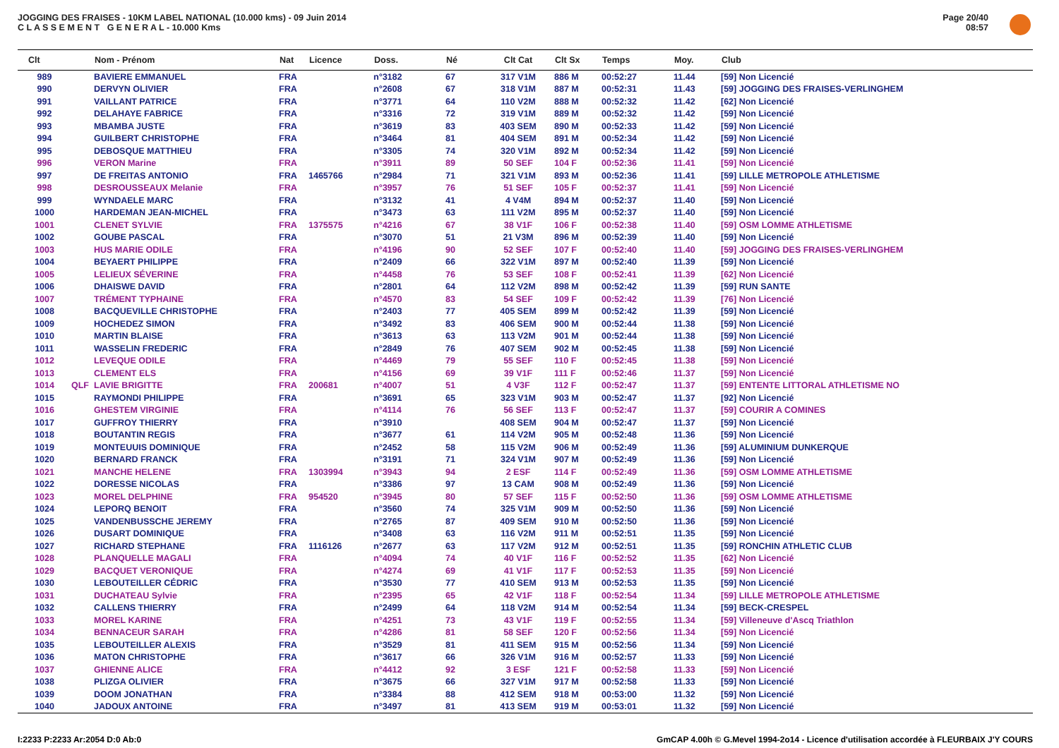JOGGING DES FRAISES - 10KM LABEL NATIONAL (10.000 kms) - 09 Juin 2014
C L A S S E M E N T G E N E R A L - 10.000 Kms
Page 20/40
08:57
| Clt | | Nom - Prénom | Nat | Licence | Doss. | Né | Clt Cat | Clt Sx | Temps | Moy. | Club |
| --- | --- | --- | --- | --- | --- | --- | --- | --- | --- | --- | --- |
| 989 | | BAVIERE EMMANUEL | FRA | | n°3182 | 67 | 317 V1M | 886 M | 00:52:27 | 11.44 | [59] Non Licencié |
| 990 | | DERVYN OLIVIER | FRA | | n°2608 | 67 | 318 V1M | 887 M | 00:52:31 | 11.43 | [59] JOGGING DES FRAISES-VERLINGHEM |
| 991 | | VAILLANT PATRICE | FRA | | n°3771 | 64 | 110 V2M | 888 M | 00:52:32 | 11.42 | [62] Non Licencié |
| 992 | | DELAHAYE FABRICE | FRA | | n°3316 | 72 | 319 V1M | 889 M | 00:52:32 | 11.42 | [59] Non Licencié |
| 993 | | MBAMBA JUSTE | FRA | | n°3619 | 83 | 403 SEM | 890 M | 00:52:33 | 11.42 | [59] Non Licencié |
| 994 | | GUILBERT CHRISTOPHE | FRA | | n°3464 | 81 | 404 SEM | 891 M | 00:52:34 | 11.42 | [59] Non Licencié |
| 995 | | DEBOSQUE MATTHIEU | FRA | | n°3305 | 74 | 320 V1M | 892 M | 00:52:34 | 11.42 | [59] Non Licencié |
| 996 | | VERON Marine | FRA | | n°3911 | 89 | 50 SEF | 104 F | 00:52:36 | 11.41 | [59] Non Licencié |
| 997 | | DE FREITAS ANTONIO | FRA | 1465766 | n°2984 | 71 | 321 V1M | 893 M | 00:52:36 | 11.41 | [59] LILLE METROPOLE ATHLETISME |
| 998 | | DESROUSSEAUX Melanie | FRA | | n°3957 | 76 | 51 SEF | 105 F | 00:52:37 | 11.41 | [59] Non Licencié |
| 999 | | WYNDAELE MARC | FRA | | n°3132 | 41 | 4 V4M | 894 M | 00:52:37 | 11.40 | [59] Non Licencié |
| 1000 | | HARDEMAN JEAN-MICHEL | FRA | | n°3473 | 63 | 111 V2M | 895 M | 00:52:37 | 11.40 | [59] Non Licencié |
| 1001 | | CLENET SYLVIE | FRA | 1375575 | n°4216 | 67 | 38 V1F | 106 F | 00:52:38 | 11.40 | [59] OSM LOMME ATHLETISME |
| 1002 | | GOUBE PASCAL | FRA | | n°3070 | 51 | 21 V3M | 896 M | 00:52:39 | 11.40 | [59] Non Licencié |
| 1003 | | HUS MARIE ODILE | FRA | | n°4196 | 90 | 52 SEF | 107 F | 00:52:40 | 11.40 | [59] JOGGING DES FRAISES-VERLINGHEM |
| 1004 | | BEYAERT PHILIPPE | FRA | | n°2409 | 66 | 322 V1M | 897 M | 00:52:40 | 11.39 | [59] Non Licencié |
| 1005 | | LELIEUX SÉVERINE | FRA | | n°4458 | 76 | 53 SEF | 108 F | 00:52:41 | 11.39 | [62] Non Licencié |
| 1006 | | DHAISWE DAVID | FRA | | n°2801 | 64 | 112 V2M | 898 M | 00:52:42 | 11.39 | [59] RUN SANTE |
| 1007 | | TRÉMENT TYPHAINE | FRA | | n°4570 | 83 | 54 SEF | 109 F | 00:52:42 | 11.39 | [76] Non Licencié |
| 1008 | | BACQUEVILLE CHRISTOPHE | FRA | | n°2403 | 77 | 405 SEM | 899 M | 00:52:42 | 11.39 | [59] Non Licencié |
| 1009 | | HOCHEDEZ SIMON | FRA | | n°3492 | 83 | 406 SEM | 900 M | 00:52:44 | 11.38 | [59] Non Licencié |
| 1010 | | MARTIN BLAISE | FRA | | n°3613 | 63 | 113 V2M | 901 M | 00:52:44 | 11.38 | [59] Non Licencié |
| 1011 | | WASSELIN FREDERIC | FRA | | n°2849 | 76 | 407 SEM | 902 M | 00:52:45 | 11.38 | [59] Non Licencié |
| 1012 | | LEVEQUE ODILE | FRA | | n°4469 | 79 | 55 SEF | 110 F | 00:52:45 | 11.38 | [59] Non Licencié |
| 1013 | | CLEMENT ELS | FRA | | n°4156 | 69 | 39 V1F | 111 F | 00:52:46 | 11.37 | [59] Non Licencié |
| 1014 | QLF | LAVIE BRIGITTE | FRA | 200681 | n°4007 | 51 | 4 V3F | 112 F | 00:52:47 | 11.37 | [59] ENTENTE LITTORAL ATHLETISME NO |
| 1015 | | RAYMONDI PHILIPPE | FRA | | n°3691 | 65 | 323 V1M | 903 M | 00:52:47 | 11.37 | [92] Non Licencié |
| 1016 | | GHESTEM VIRGINIE | FRA | | n°4114 | 76 | 56 SEF | 113 F | 00:52:47 | 11.37 | [59] COURIR A COMINES |
| 1017 | | GUFFROY THIERRY | FRA | | n°3910 | | 408 SEM | 904 M | 00:52:47 | 11.37 | [59] Non Licencié |
| 1018 | | BOUTANTIN REGIS | FRA | | n°3677 | 61 | 114 V2M | 905 M | 00:52:48 | 11.36 | [59] Non Licencié |
| 1019 | | MONTEUUIS DOMINIQUE | FRA | | n°2452 | 58 | 115 V2M | 906 M | 00:52:49 | 11.36 | [59] ALUMINIUM DUNKERQUE |
| 1020 | | BERNARD FRANCK | FRA | | n°3191 | 71 | 324 V1M | 907 M | 00:52:49 | 11.36 | [59] Non Licencié |
| 1021 | | MANCHE HELENE | FRA | 1303994 | n°3943 | 94 | 2 ESF | 114 F | 00:52:49 | 11.36 | [59] OSM LOMME ATHLETISME |
| 1022 | | DORESSE NICOLAS | FRA | | n°3386 | 97 | 13 CAM | 908 M | 00:52:49 | 11.36 | [59] Non Licencié |
| 1023 | | MOREL DELPHINE | FRA | 954520 | n°3945 | 80 | 57 SEF | 115 F | 00:52:50 | 11.36 | [59] OSM LOMME ATHLETISME |
| 1024 | | LEPORQ BENOIT | FRA | | n°3560 | 74 | 325 V1M | 909 M | 00:52:50 | 11.36 | [59] Non Licencié |
| 1025 | | VANDENBUSSCHE JEREMY | FRA | | n°2765 | 87 | 409 SEM | 910 M | 00:52:50 | 11.36 | [59] Non Licencié |
| 1026 | | DUSART DOMINIQUE | FRA | | n°3408 | 63 | 116 V2M | 911 M | 00:52:51 | 11.35 | [59] Non Licencié |
| 1027 | | RICHARD STEPHANE | FRA | 1116126 | n°2677 | 63 | 117 V2M | 912 M | 00:52:51 | 11.35 | [59] RONCHIN ATHLETIC CLUB |
| 1028 | | PLANQUELLE MAGALI | FRA | | n°4094 | 74 | 40 V1F | 116 F | 00:52:52 | 11.35 | [62] Non Licencié |
| 1029 | | BACQUET VERONIQUE | FRA | | n°4274 | 69 | 41 V1F | 117 F | 00:52:53 | 11.35 | [59] Non Licencié |
| 1030 | | LEBOUTEILLER CÉDRIC | FRA | | n°3530 | 77 | 410 SEM | 913 M | 00:52:53 | 11.35 | [59] Non Licencié |
| 1031 | | DUCHATEAU Sylvie | FRA | | n°2395 | 65 | 42 V1F | 118 F | 00:52:54 | 11.34 | [59] LILLE METROPOLE ATHLETISME |
| 1032 | | CALLENS THIERRY | FRA | | n°2499 | 64 | 118 V2M | 914 M | 00:52:54 | 11.34 | [59] BECK-CRESPEL |
| 1033 | | MOREL KARINE | FRA | | n°4251 | 73 | 43 V1F | 119 F | 00:52:55 | 11.34 | [59] Villeneuve d'Ascq Triathlon |
| 1034 | | BENNACEUR SARAH | FRA | | n°4286 | 81 | 58 SEF | 120 F | 00:52:56 | 11.34 | [59] Non Licencié |
| 1035 | | LEBOUTEILLER ALEXIS | FRA | | n°3529 | 81 | 411 SEM | 915 M | 00:52:56 | 11.34 | [59] Non Licencié |
| 1036 | | MATON CHRISTOPHE | FRA | | n°3617 | 66 | 326 V1M | 916 M | 00:52:57 | 11.33 | [59] Non Licencié |
| 1037 | | GHIENNE ALICE | FRA | | n°4412 | 92 | 3 ESF | 121 F | 00:52:58 | 11.33 | [59] Non Licencié |
| 1038 | | PLIZGA OLIVIER | FRA | | n°3675 | 66 | 327 V1M | 917 M | 00:52:58 | 11.33 | [59] Non Licencié |
| 1039 | | DOOM JONATHAN | FRA | | n°3384 | 88 | 412 SEM | 918 M | 00:53:00 | 11.32 | [59] Non Licencié |
| 1040 | | JADOUX ANTOINE | FRA | | n°3497 | 81 | 413 SEM | 919 M | 00:53:01 | 11.32 | [59] Non Licencié |
I:2233 P:2233 Ar:2054 D:0 Ab:0 GmCAP 4.00h © G.Mevel 1994-2o14 - Licence d'utilisation accordée à FLEURBAIX J'Y COURS